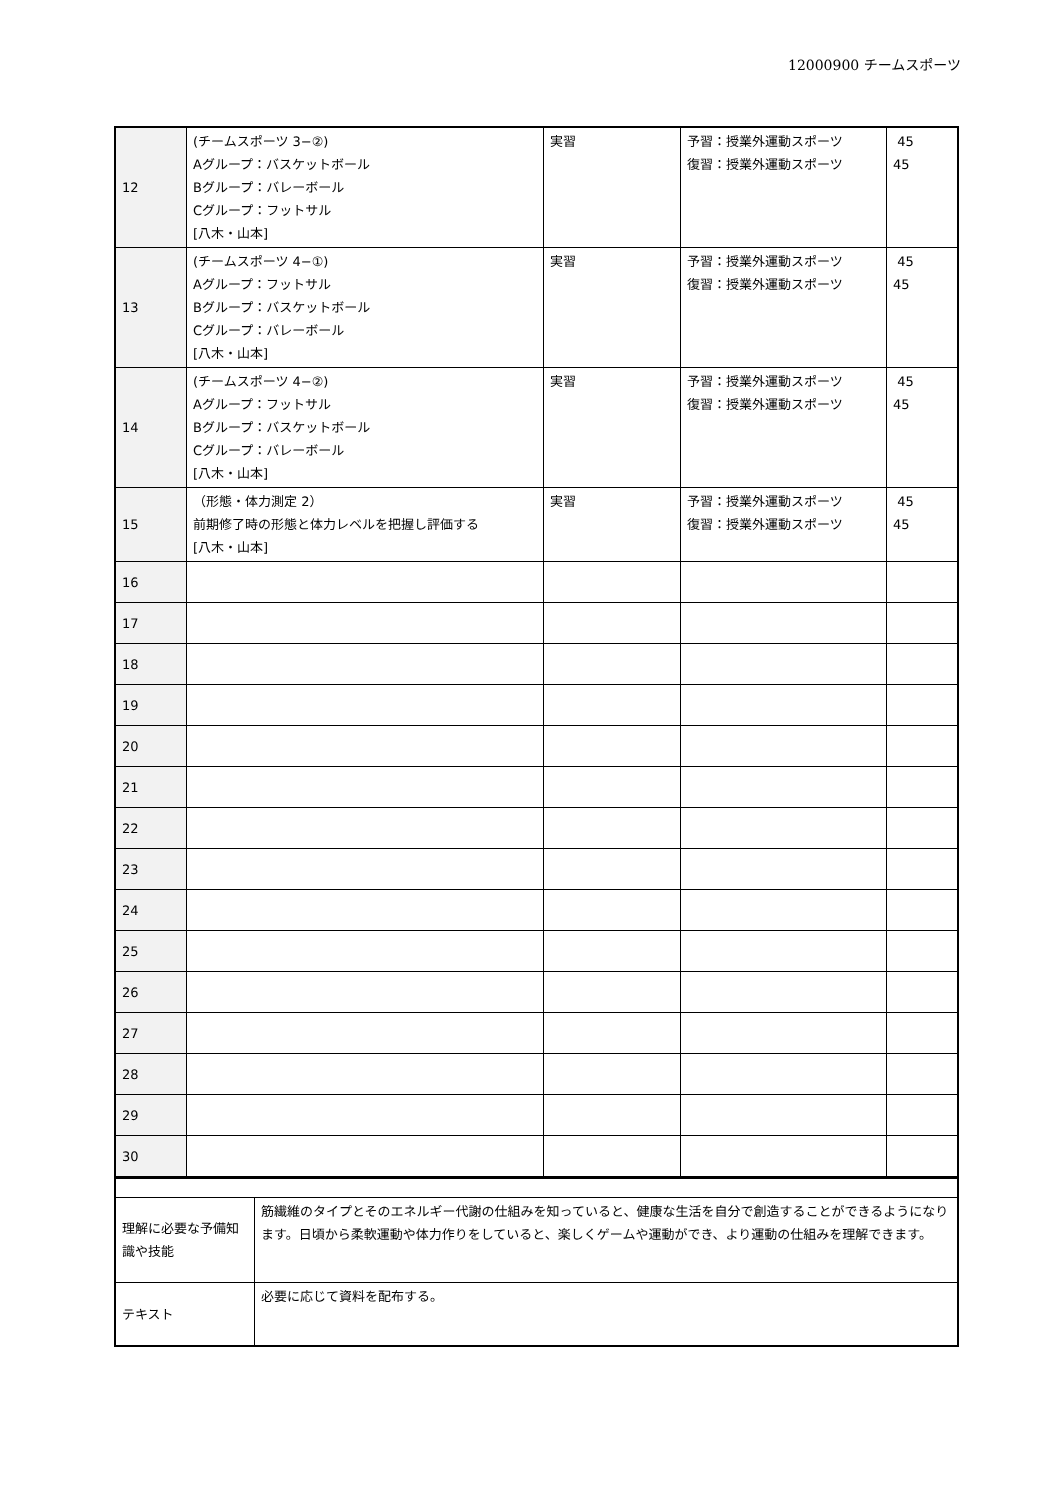12000900 チームスポーツ
| 12 | (チームスポーツ 3−②) Aグループ：バスケットボール Bグループ：バレーボール Cグループ：フットサル [八木・山本] | 実習 | 予習：授業外運動スポーツ 復習：授業外運動スポーツ | 45 45 |
| 13 | (チームスポーツ 4−①) Aグループ：フットサル Bグループ：バスケットボール Cグループ：バレーボール [八木・山本] | 実習 | 予習：授業外運動スポーツ 復習：授業外運動スポーツ | 45 45 |
| 14 | (チームスポーツ 4−②) Aグループ：フットサル Bグループ：バスケットボール Cグループ：バレーボール [八木・山本] | 実習 | 予習：授業外運動スポーツ 復習：授業外運動スポーツ | 45 45 |
| 15 | （形態・体力測定 2） 前期修了時の形態と体力レベルを把握し評価する [八木・山本] | 実習 | 予習：授業外運動スポーツ 復習：授業外運動スポーツ | 45 45 |
| 16 | | | | |
| 17 | | | | |
| 18 | | | | |
| 19 | | | | |
| 20 | | | | |
| 21 | | | | |
| 22 | | | | |
| 23 | | | | |
| 24 | | | | |
| 25 | | | | |
| 26 | | | | |
| 27 | | | | |
| 28 | | | | |
| 29 | | | | |
| 30 | | | | |
| 理解に必要な予備知識や技能 | 筋繊維のタイプとそのエネルギー代謝の仕組みを知っていると、健康な生活を自分で創造することができるようになります。日頃から柔軟運動や体力作りをしていると、楽しくゲームや運動ができ、より運動の仕組みを理解できます。 |
| テキスト | 必要に応じて資料を配布する。 |